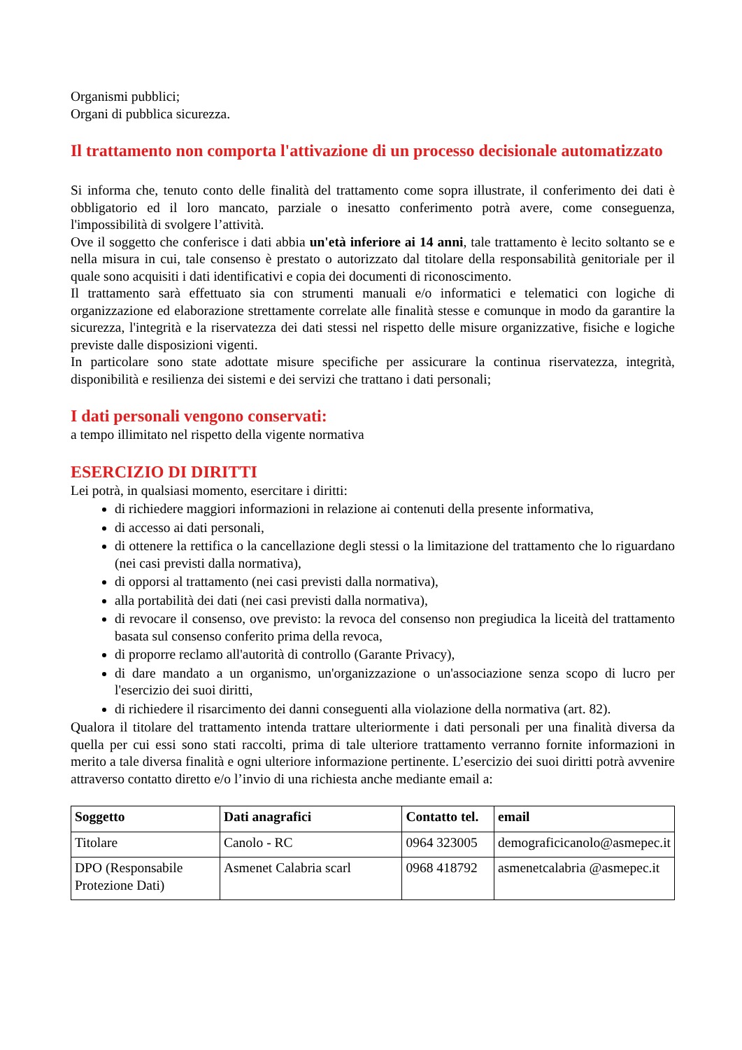Organismi pubblici;
Organi di pubblica sicurezza.
Il trattamento non comporta l'attivazione di un processo decisionale automatizzato
Si informa che, tenuto conto delle finalità del trattamento come sopra illustrate, il conferimento dei dati è obbligatorio ed il loro mancato, parziale o inesatto conferimento potrà avere, come conseguenza, l'impossibilità di svolgere l’attività.
Ove il soggetto che conferisce i dati abbia un'età inferiore ai 14 anni, tale trattamento è lecito soltanto se e nella misura in cui, tale consenso è prestato o autorizzato dal titolare della responsabilità genitoriale per il quale sono acquisiti i dati identificativi e copia dei documenti di riconoscimento.
Il trattamento sarà effettuato sia con strumenti manuali e/o informatici e telematici con logiche di organizzazione ed elaborazione strettamente correlate alle finalità stesse e comunque in modo da garantire la sicurezza, l'integrità e la riservatezza dei dati stessi nel rispetto delle misure organizzative, fisiche e logiche previste dalle disposizioni vigenti.
In particolare sono state adottate misure specifiche per assicurare la continua riservatezza, integrità, disponibilità e resilienza dei sistemi e dei servizi che trattano i dati personali;
I dati personali vengono conservati:
a tempo illimitato nel rispetto della vigente normativa
ESERCIZIO DI DIRITTI
Lei potrà, in qualsiasi momento, esercitare i diritti:
di richiedere maggiori informazioni in relazione ai contenuti della presente informativa,
di accesso ai dati personali,
di ottenere la rettifica o la cancellazione degli stessi o la limitazione del trattamento che lo riguardano (nei casi previsti dalla normativa),
di opporsi al trattamento (nei casi previsti dalla normativa),
alla portabilità dei dati (nei casi previsti dalla normativa),
di revocare il consenso, ove previsto: la revoca del consenso non pregiudica la liceità del trattamento basata sul consenso conferito prima della revoca,
di proporre reclamo all'autorità di controllo (Garante Privacy),
di dare mandato a un organismo, un'organizzazione o un'associazione senza scopo di lucro per l'esercizio dei suoi diritti,
di richiedere il risarcimento dei danni conseguenti alla violazione della normativa (art. 82).
Qualora il titolare del trattamento intenda trattare ulteriormente i dati personali per una finalità diversa da quella per cui essi sono stati raccolti, prima di tale ulteriore trattamento verranno fornite informazioni in merito a tale diversa finalità e ogni ulteriore informazione pertinente. L’esercizio dei suoi diritti potrà avvenire attraverso contatto diretto e/o l’invio di una richiesta anche mediante email a:
| Soggetto | Dati anagrafici | Contatto tel. | email |
| --- | --- | --- | --- |
| Titolare | Canolo - RC | 0964 323005 | demograficicanolo@asmepec.it |
| DPO (Responsabile Protezione Dati) | Asmenet Calabria scarl | 0968 418792 | asmenetcalabria @asmepec.it |